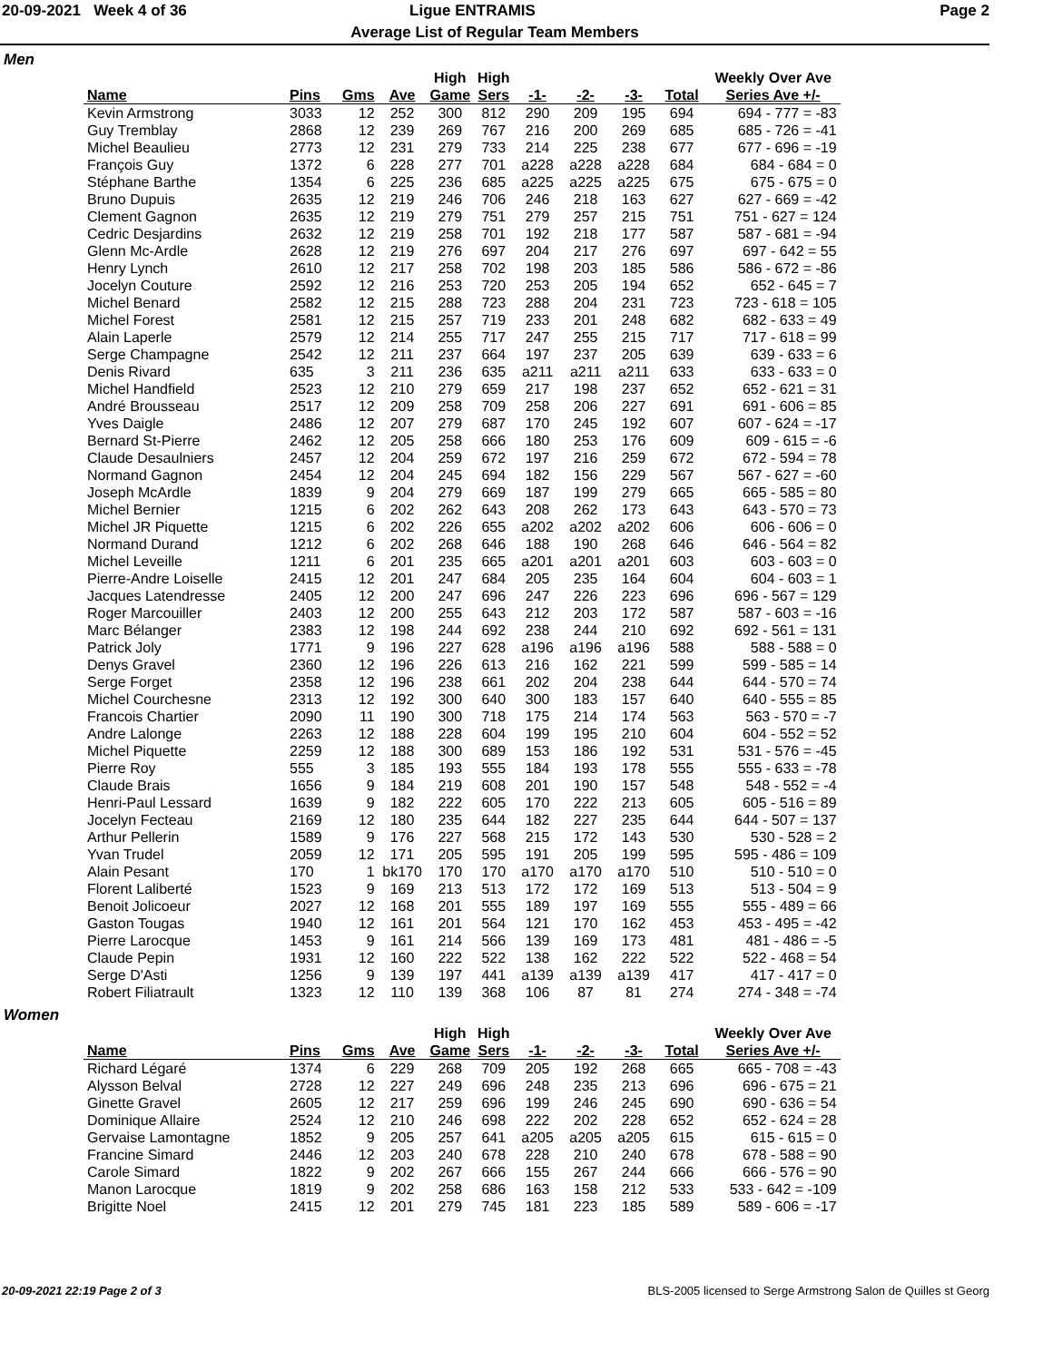20-09-2021 Week 4 of 36 Ligue ENTRAMIS Page 2
Average List of Regular Team Members
Men
| | | | | High | High | | | | | Weekly Over Ave |
| --- | --- | --- | --- | --- | --- | --- | --- | --- | --- | --- |
| Name | Pins | Gms | Ave | Game | Sers | -1- | -2- | -3- | Total | Series Ave +/- |
| Kevin Armstrong | 3033 | 12 | 252 | 300 | 812 | 290 | 209 | 195 | 694 | 694 - 777 = -83 |
| Guy Tremblay | 2868 | 12 | 239 | 269 | 767 | 216 | 200 | 269 | 685 | 685 - 726 = -41 |
| Michel Beaulieu | 2773 | 12 | 231 | 279 | 733 | 214 | 225 | 238 | 677 | 677 - 696 = -19 |
| François Guy | 1372 | 6 | 228 | 277 | 701 | a228 | a228 | a228 | 684 | 684 - 684 = 0 |
| Stéphane Barthe | 1354 | 6 | 225 | 236 | 685 | a225 | a225 | a225 | 675 | 675 - 675 = 0 |
| Bruno Dupuis | 2635 | 12 | 219 | 246 | 706 | 246 | 218 | 163 | 627 | 627 - 669 = -42 |
| Clement Gagnon | 2635 | 12 | 219 | 279 | 751 | 279 | 257 | 215 | 751 | 751 - 627 = 124 |
| Cedric Desjardins | 2632 | 12 | 219 | 258 | 701 | 192 | 218 | 177 | 587 | 587 - 681 = -94 |
| Glenn Mc-Ardle | 2628 | 12 | 219 | 276 | 697 | 204 | 217 | 276 | 697 | 697 - 642 = 55 |
| Henry Lynch | 2610 | 12 | 217 | 258 | 702 | 198 | 203 | 185 | 586 | 586 - 672 = -86 |
| Jocelyn Couture | 2592 | 12 | 216 | 253 | 720 | 253 | 205 | 194 | 652 | 652 - 645 = 7 |
| Michel Benard | 2582 | 12 | 215 | 288 | 723 | 288 | 204 | 231 | 723 | 723 - 618 = 105 |
| Michel Forest | 2581 | 12 | 215 | 257 | 719 | 233 | 201 | 248 | 682 | 682 - 633 = 49 |
| Alain Laperle | 2579 | 12 | 214 | 255 | 717 | 247 | 255 | 215 | 717 | 717 - 618 = 99 |
| Serge Champagne | 2542 | 12 | 211 | 237 | 664 | 197 | 237 | 205 | 639 | 639 - 633 = 6 |
| Denis Rivard | 635 | 3 | 211 | 236 | 635 | a211 | a211 | a211 | 633 | 633 - 633 = 0 |
| Michel Handfield | 2523 | 12 | 210 | 279 | 659 | 217 | 198 | 237 | 652 | 652 - 621 = 31 |
| André Brousseau | 2517 | 12 | 209 | 258 | 709 | 258 | 206 | 227 | 691 | 691 - 606 = 85 |
| Yves Daigle | 2486 | 12 | 207 | 279 | 687 | 170 | 245 | 192 | 607 | 607 - 624 = -17 |
| Bernard St-Pierre | 2462 | 12 | 205 | 258 | 666 | 180 | 253 | 176 | 609 | 609 - 615 = -6 |
| Claude Desaulniers | 2457 | 12 | 204 | 259 | 672 | 197 | 216 | 259 | 672 | 672 - 594 = 78 |
| Normand Gagnon | 2454 | 12 | 204 | 245 | 694 | 182 | 156 | 229 | 567 | 567 - 627 = -60 |
| Joseph McArdle | 1839 | 9 | 204 | 279 | 669 | 187 | 199 | 279 | 665 | 665 - 585 = 80 |
| Michel Bernier | 1215 | 6 | 202 | 262 | 643 | 208 | 262 | 173 | 643 | 643 - 570 = 73 |
| Michel JR Piquette | 1215 | 6 | 202 | 226 | 655 | a202 | a202 | a202 | 606 | 606 - 606 = 0 |
| Normand Durand | 1212 | 6 | 202 | 268 | 646 | 188 | 190 | 268 | 646 | 646 - 564 = 82 |
| Michel Leveille | 1211 | 6 | 201 | 235 | 665 | a201 | a201 | a201 | 603 | 603 - 603 = 0 |
| Pierre-Andre Loiselle | 2415 | 12 | 201 | 247 | 684 | 205 | 235 | 164 | 604 | 604 - 603 = 1 |
| Jacques Latendresse | 2405 | 12 | 200 | 247 | 696 | 247 | 226 | 223 | 696 | 696 - 567 = 129 |
| Roger Marcouiller | 2403 | 12 | 200 | 255 | 643 | 212 | 203 | 172 | 587 | 587 - 603 = -16 |
| Marc Bélanger | 2383 | 12 | 198 | 244 | 692 | 238 | 244 | 210 | 692 | 692 - 561 = 131 |
| Patrick Joly | 1771 | 9 | 196 | 227 | 628 | a196 | a196 | a196 | 588 | 588 - 588 = 0 |
| Denys Gravel | 2360 | 12 | 196 | 226 | 613 | 216 | 162 | 221 | 599 | 599 - 585 = 14 |
| Serge Forget | 2358 | 12 | 196 | 238 | 661 | 202 | 204 | 238 | 644 | 644 - 570 = 74 |
| Michel Courchesne | 2313 | 12 | 192 | 300 | 640 | 300 | 183 | 157 | 640 | 640 - 555 = 85 |
| Francois Chartier | 2090 | 11 | 190 | 300 | 718 | 175 | 214 | 174 | 563 | 563 - 570 = -7 |
| Andre Lalonge | 2263 | 12 | 188 | 228 | 604 | 199 | 195 | 210 | 604 | 604 - 552 = 52 |
| Michel Piquette | 2259 | 12 | 188 | 300 | 689 | 153 | 186 | 192 | 531 | 531 - 576 = -45 |
| Pierre Roy | 555 | 3 | 185 | 193 | 555 | 184 | 193 | 178 | 555 | 555 - 633 = -78 |
| Claude Brais | 1656 | 9 | 184 | 219 | 608 | 201 | 190 | 157 | 548 | 548 - 552 = -4 |
| Henri-Paul Lessard | 1639 | 9 | 182 | 222 | 605 | 170 | 222 | 213 | 605 | 605 - 516 = 89 |
| Jocelyn Fecteau | 2169 | 12 | 180 | 235 | 644 | 182 | 227 | 235 | 644 | 644 - 507 = 137 |
| Arthur Pellerin | 1589 | 9 | 176 | 227 | 568 | 215 | 172 | 143 | 530 | 530 - 528 = 2 |
| Yvan Trudel | 2059 | 12 | 171 | 205 | 595 | 191 | 205 | 199 | 595 | 595 - 486 = 109 |
| Alain Pesant | 170 | 1 | bk170 | 170 | 170 | a170 | a170 | a170 | 510 | 510 - 510 = 0 |
| Florent Laliberté | 1523 | 9 | 169 | 213 | 513 | 172 | 172 | 169 | 513 | 513 - 504 = 9 |
| Benoit Jolicoeur | 2027 | 12 | 168 | 201 | 555 | 189 | 197 | 169 | 555 | 555 - 489 = 66 |
| Gaston Tougas | 1940 | 12 | 161 | 201 | 564 | 121 | 170 | 162 | 453 | 453 - 495 = -42 |
| Pierre Larocque | 1453 | 9 | 161 | 214 | 566 | 139 | 169 | 173 | 481 | 481 - 486 = -5 |
| Claude Pepin | 1931 | 12 | 160 | 222 | 522 | 138 | 162 | 222 | 522 | 522 - 468 = 54 |
| Serge D'Asti | 1256 | 9 | 139 | 197 | 441 | a139 | a139 | a139 | 417 | 417 - 417 = 0 |
| Robert Filiatrault | 1323 | 12 | 110 | 139 | 368 | 106 | 87 | 81 | 274 | 274 - 348 = -74 |
Women
| | | | | High | High | | | | | Weekly Over Ave |
| --- | --- | --- | --- | --- | --- | --- | --- | --- | --- | --- |
| Name | Pins | Gms | Ave | Game | Sers | -1- | -2- | -3- | Total | Series Ave +/- |
| Richard Légaré | 1374 | 6 | 229 | 268 | 709 | 205 | 192 | 268 | 665 | 665 - 708 = -43 |
| Alysson Belval | 2728 | 12 | 227 | 249 | 696 | 248 | 235 | 213 | 696 | 696 - 675 = 21 |
| Ginette Gravel | 2605 | 12 | 217 | 259 | 696 | 199 | 246 | 245 | 690 | 690 - 636 = 54 |
| Dominique Allaire | 2524 | 12 | 210 | 246 | 698 | 222 | 202 | 228 | 652 | 652 - 624 = 28 |
| Gervaise Lamontagne | 1852 | 9 | 205 | 257 | 641 | a205 | a205 | a205 | 615 | 615 - 615 = 0 |
| Francine Simard | 2446 | 12 | 203 | 240 | 678 | 228 | 210 | 240 | 678 | 678 - 588 = 90 |
| Carole Simard | 1822 | 9 | 202 | 267 | 666 | 155 | 267 | 244 | 666 | 666 - 576 = 90 |
| Manon Larocque | 1819 | 9 | 202 | 258 | 686 | 163 | 158 | 212 | 533 | 533 - 642 = -109 |
| Brigitte Noel | 2415 | 12 | 201 | 279 | 745 | 181 | 223 | 185 | 589 | 589 - 606 = -17 |
20-09-2021 22:19 Page 2 of 3 BLS-2005 licensed to Serge Armstrong Salon de Quilles st Georg